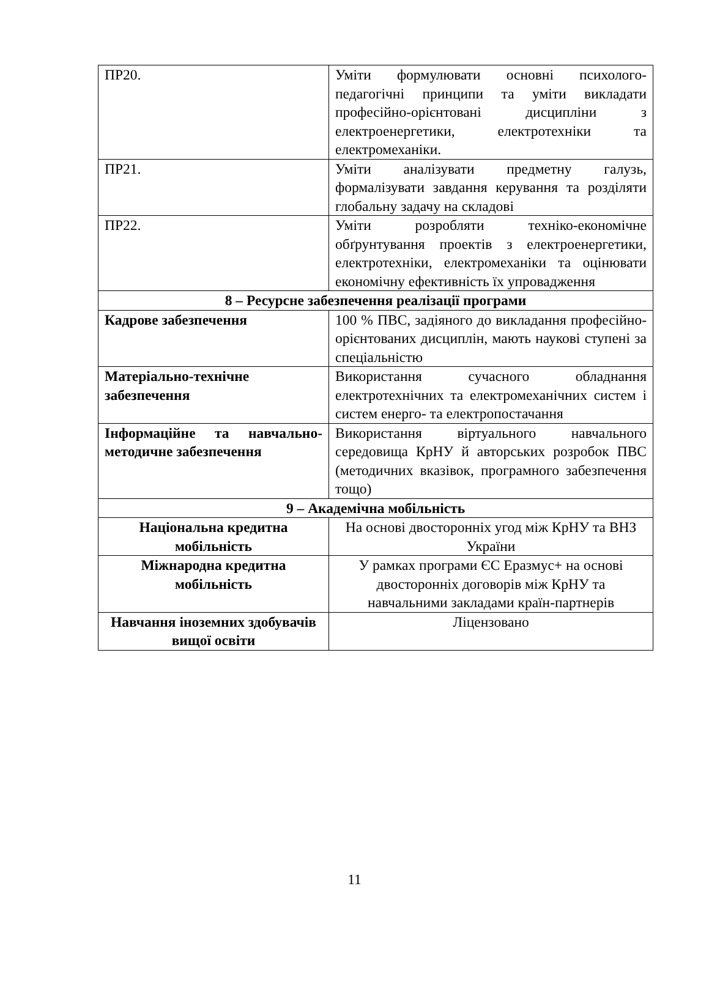| ПР20. | Уміти формулювати основні психолого-педагогічні принципи та уміти викладати професійно-орієнтовані дисципліни з електроенергетики, електротехніки та електромеханіки. |
| ПР21. | Уміти аналізувати предметну галузь, формалізувати завдання керування та розділяти глобальну задачу на складові |
| ПР22. | Уміти розробляти техніко-економічне обґрунтування проектів з електроенергетики, електротехніки, електромеханіки та оцінювати економічну ефективність їх упровадження |
| 8 – Ресурсне забезпечення реалізації програми | |
| Кадрове забезпечення | 100 % ПВС, задіяного до викладання професійно-орієнтованих дисциплін, мають наукові ступені за спеціальністю |
| Матеріально-технічне забезпечення | Використання сучасного обладнання електротехнічних та електромеханічних систем і систем енерго- та електропостачання |
| Інформаційне та навчально-методичне забезпечення | Використання віртуального навчального середовища КрНУ й авторських розробок ПВС (методичних вказівок, програмного забезпечення тощо) |
| 9 – Академічна мобільність | |
| Національна кредитна мобільність | На основі двосторонніх угод між КрНУ та ВНЗ України |
| Міжнародна кредитна мобільність | У рамках програми ЄС Еразмус+ на основі двосторонніх договорів між КрНУ та навчальними закладами країн-партнерів |
| Навчання іноземних здобувачів вищої освіти | Ліцензовано |
11